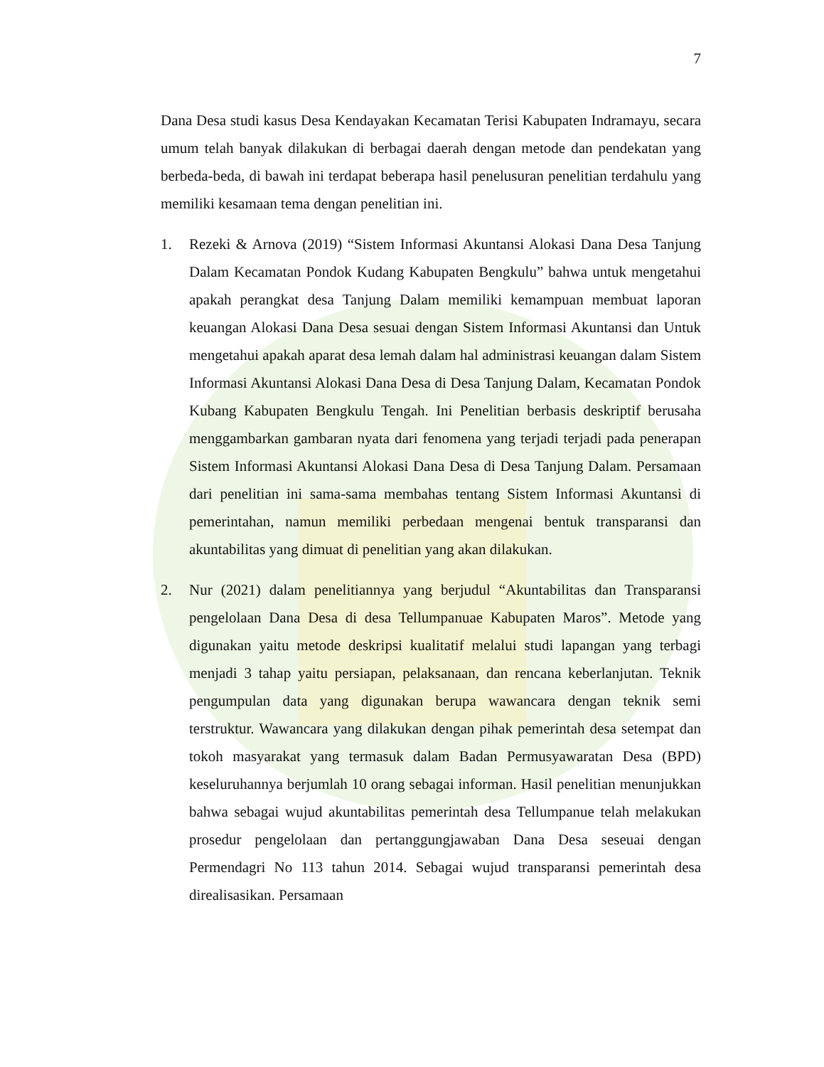7
Dana Desa studi kasus Desa Kendayakan Kecamatan Terisi Kabupaten Indramayu, secara umum telah banyak dilakukan di berbagai daerah dengan metode dan pendekatan yang berbeda-beda, di bawah ini terdapat beberapa hasil penelusuran penelitian terdahulu yang memiliki kesamaan tema dengan penelitian ini.
1. Rezeki & Arnova (2019) “Sistem Informasi Akuntansi Alokasi Dana Desa Tanjung Dalam Kecamatan Pondok Kudang Kabupaten Bengkulu” bahwa untuk mengetahui apakah perangkat desa Tanjung Dalam memiliki kemampuan membuat laporan keuangan Alokasi Dana Desa sesuai dengan Sistem Informasi Akuntansi dan Untuk mengetahui apakah aparat desa lemah dalam hal administrasi keuangan dalam Sistem Informasi Akuntansi Alokasi Dana Desa di Desa Tanjung Dalam, Kecamatan Pondok Kubang Kabupaten Bengkulu Tengah. Ini Penelitian berbasis deskriptif berusaha menggambarkan gambaran nyata dari fenomena yang terjadi terjadi pada penerapan Sistem Informasi Akuntansi Alokasi Dana Desa di Desa Tanjung Dalam. Persamaan dari penelitian ini sama-sama membahas tentang Sistem Informasi Akuntansi di pemerintahan, namun memiliki perbedaan mengenai bentuk transparansi dan akuntabilitas yang dimuat di penelitian yang akan dilakukan.
2. Nur (2021) dalam penelitiannya yang berjudul “Akuntabilitas dan Transparansi pengelolaan Dana Desa di desa Tellumpanuae Kabupaten Maros”. Metode yang digunakan yaitu metode deskripsi kualitatif melalui studi lapangan yang terbagi menjadi 3 tahap yaitu persiapan, pelaksanaan, dan rencana keberlanjutan. Teknik pengumpulan data yang digunakan berupa wawancara dengan teknik semi terstruktur. Wawancara yang dilakukan dengan pihak pemerintah desa setempat dan tokoh masyarakat yang termasuk dalam Badan Permusyawaratan Desa (BPD) keseluruhannya berjumlah 10 orang sebagai informan. Hasil penelitian menunjukkan bahwa sebagai wujud akuntabilitas pemerintah desa Tellumpanue telah melakukan prosedur pengelolaan dan pertanggungjawaban Dana Desa seseuai dengan Permendagri No 113 tahun 2014. Sebagai wujud transparansi pemerintah desa direalisasikan. Persamaan